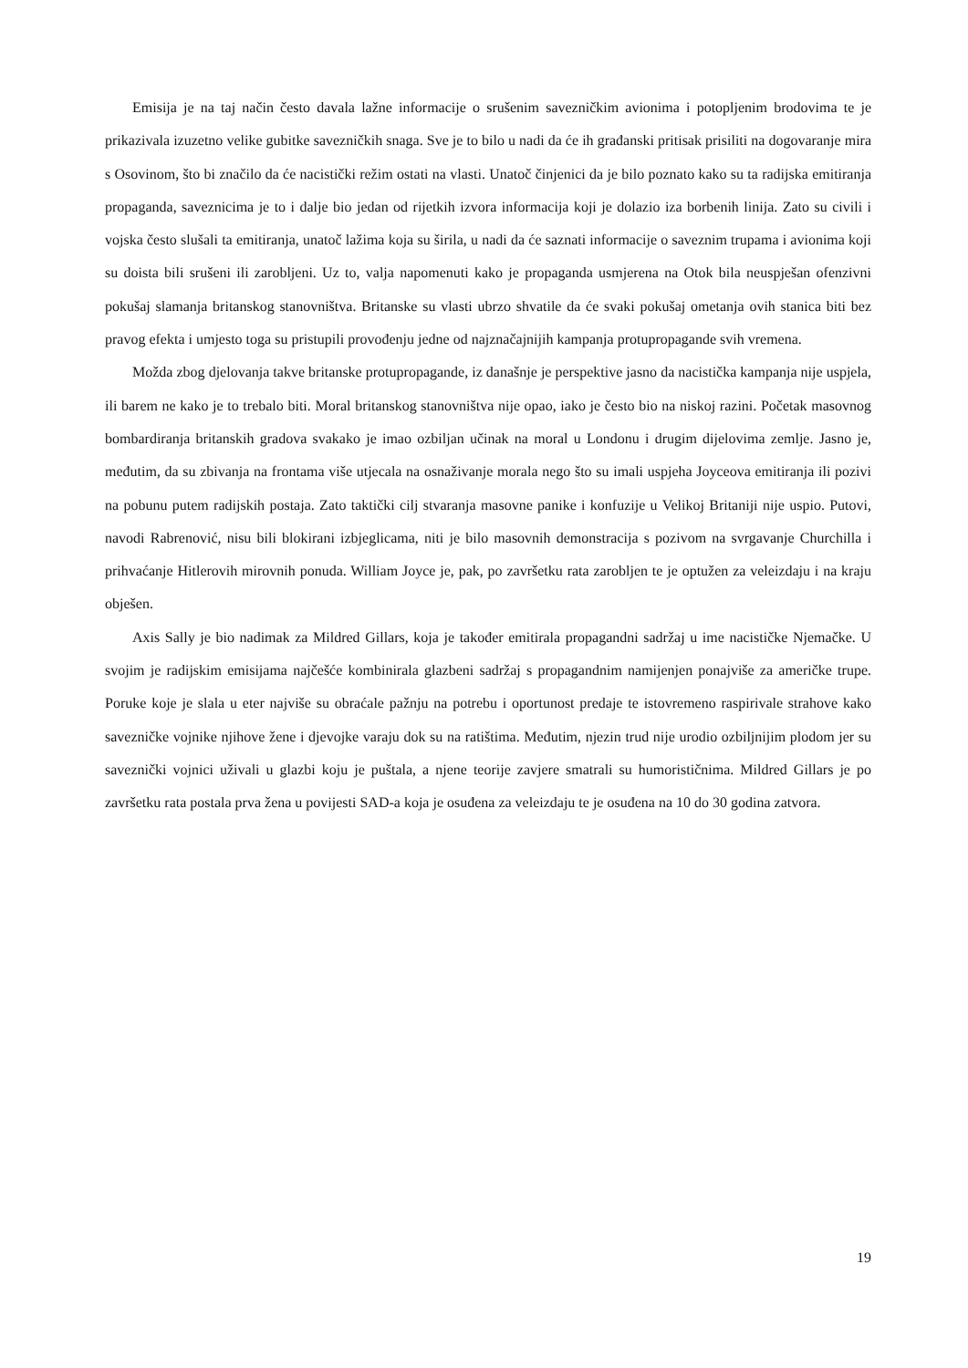Emisija je na taj način često davala lažne informacije o srušenim savezničkim avionima i potopljenim brodovima te je prikazivala izuzetno velike gubitke savezničkih snaga. Sve je to bilo u nadi da će ih građanski pritisak prisiliti na dogovaranje mira s Osovinom, što bi značilo da će nacistički režim ostati na vlasti. Unatoč činjenici da je bilo poznato kako su ta radijska emitiranja propaganda, saveznicima je to i dalje bio jedan od rijetkih izvora informacija koji je dolazio iza borbenih linija. Zato su civili i vojska često slušali ta emitiranja, unatoč lažima koja su širila, u nadi da će saznati informacije o saveznim trupama i avionima koji su doista bili srušeni ili zarobljeni. Uz to, valja napomenuti kako je propaganda usmjerena na Otok bila neuspješan ofenzivni pokušaj slamanja britanskog stanovništva. Britanske su vlasti ubrzo shvatile da će svaki pokušaj ometanja ovih stanica biti bez pravog efekta i umjesto toga su pristupili provođenju jedne od najznačajnijih kampanja protupropagande svih vremena.
Možda zbog djelovanja takve britanske protupropagande, iz današnje je perspektive jasno da nacistička kampanja nije uspjela, ili barem ne kako je to trebalo biti. Moral britanskog stanovništva nije opao, iako je često bio na niskoj razini. Početak masovnog bombardiranja britanskih gradova svakako je imao ozbiljan učinak na moral u Londonu i drugim dijelovima zemlje. Jasno je, međutim, da su zbivanja na frontama više utjecala na osnaživanje morala nego što su imali uspjeha Joyceova emitiranja ili pozivi na pobunu putem radijskih postaja. Zato taktički cilj stvaranja masovne panike i konfuzije u Velikoj Britaniji nije uspio. Putovi, navodi Rabrenović, nisu bili blokirani izbjeglicama, niti je bilo masovnih demonstracija s pozivom na svrgavanje Churchilla i prihvaćanje Hitlerovih mirovnih ponuda. William Joyce je, pak, po završetku rata zarobljen te je optužen za veleizdaju i na kraju obješen.
Axis Sally je bio nadimak za Mildred Gillars, koja je također emitirala propagandni sadržaj u ime nacističke Njemačke. U svojim je radijskim emisijama najčešće kombinirala glazbeni sadržaj s propagandnim namijenjen ponajviše za američke trupe. Poruke koje je slala u eter najviše su obraćale pažnju na potrebu i oportunost predaje te istovremeno raspirivale strahove kako savezničke vojnike njihove žene i djevojke varaju dok su na ratištima. Međutim, njezin trud nije urodio ozbiljnijim plodom jer su saveznički vojnici uživali u glazbi koju je puštala, a njene teorije zavjere smatrali su humorističnima. Mildred Gillars je po završetku rata postala prva žena u povijesti SAD-a koja je osuđena za veleizdaju te je osuđena na 10 do 30 godina zatvora.
19